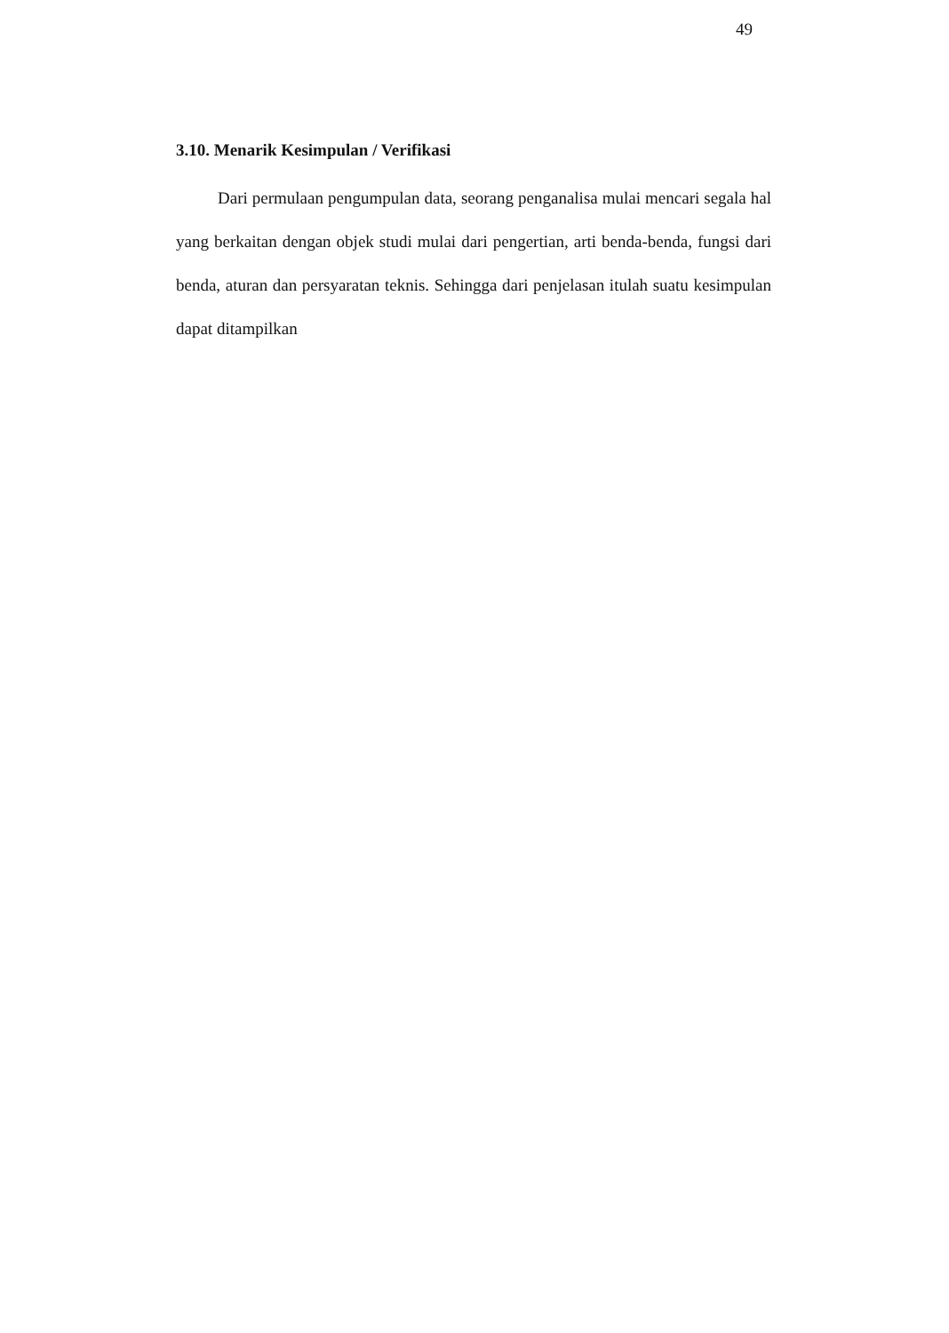49
3.10. Menarik Kesimpulan / Verifikasi
Dari permulaan pengumpulan data, seorang penganalisa mulai mencari segala hal yang berkaitan dengan objek studi mulai dari pengertian, arti benda-benda, fungsi dari benda, aturan dan persyaratan teknis. Sehingga dari penjelasan itulah suatu kesimpulan dapat ditampilkan